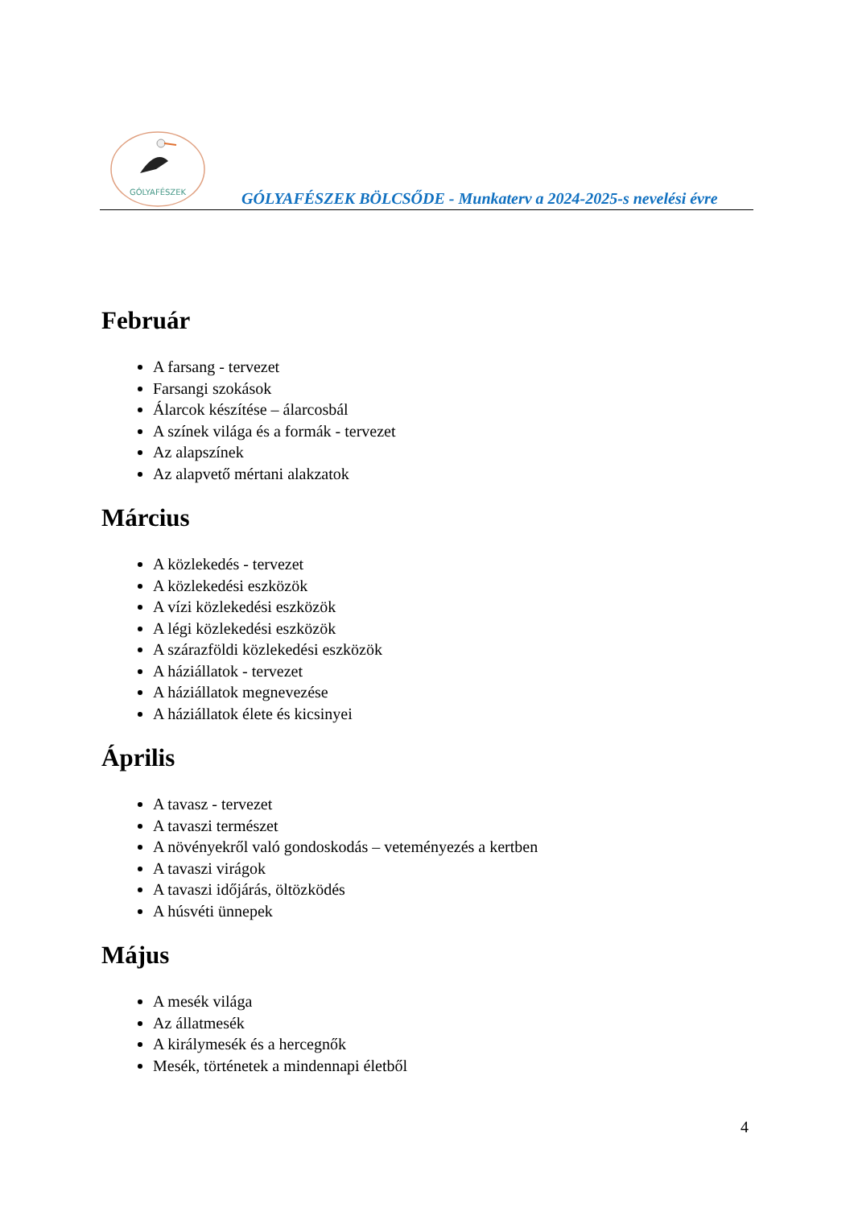GÓLYAFÉSZEK
GÓLYAFÉSZEK BÖLCSŐDE - Munkaterv a 2024-2025-s nevelési évre
Február
A farsang - tervezet
Farsangi szokások
Álarcok készítése – álarcosbál
A színek világa és a formák - tervezet
Az alapszínek
Az alapvető mértani alakzatok
Március
A közlekedés - tervezet
A közlekedési eszközök
A vízi közlekedési eszközök
A légi közlekedési eszközök
A szárazföldi közlekedési eszközök
A háziállatok - tervezet
A háziállatok megnevezése
A háziállatok élete és kicsinyei
Április
A tavasz - tervezet
A tavaszi természet
A növényekről való gondoskodás – veteményezés a kertben
A tavaszi virágok
A tavaszi időjárás, öltözködés
A húsvéti ünnepek
Május
A mesék világa
Az állatmesék
A királymesék és a hercegnők
Mesék, történetek a mindennapi életből
4